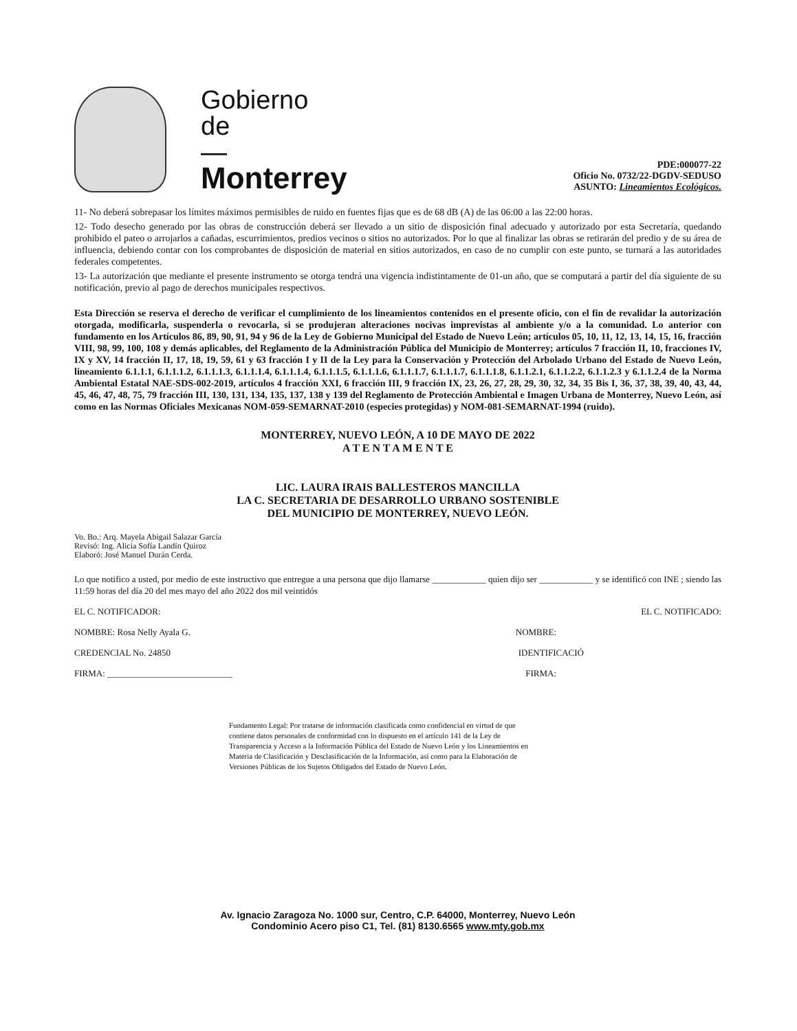Gobierno
de
—
Monterrey
PDE:000077-22
Oficio No. 0732/22-DGDV-SEDUSO
ASUNTO: Lineamientos Ecológicos.
11- No deberá sobrepasar los límites máximos permisibles de ruido en fuentes fijas que es de 68 dB (A) de las 06:00 a las 22:00 horas.
12- Todo desecho generado por las obras de construcción deberá ser llevado a un sitio de disposición final adecuado y autorizado por esta Secretaría, quedando prohibido el pateo o arrojarlos a cañadas, escurrimientos, predios vecinos o sitios no autorizados. Por lo que al finalizar las obras se retirarán del predio y de su área de influencia, debiendo contar con los comprobantes de disposición de material en sitios autorizados, en caso de no cumplir con este punto, se turnará a las autoridades federales competentes.
13- La autorización que mediante el presente instrumento se otorga tendrá una vigencia indistintamente de 01-un año, que se computará a partir del día siguiente de su notificación, previo al pago de derechos municipales respectivos.
Esta Dirección se reserva el derecho de verificar el cumplimiento de los lineamientos contenidos en el presente oficio, con el fin de revalidar la autorización otorgada, modificarla, suspenderla o revocarla, si se produjeran alteraciones nocivas imprevistas al ambiente y/o a la comunidad. Lo anterior con fundamento en los Artículos 86, 89, 90, 91, 94 y 96 de la Ley de Gobierno Municipal del Estado de Nuevo León; artículos 05, 10, 11, 12, 13, 14, 15, 16, fracción VIII, 98, 99, 100, 108 y demás aplicables, del Reglamento de la Administración Pública del Municipio de Monterrey; artículos 7 fracción II, 10, fracciones IV, IX y XV, 14 fracción II, 17, 18, 19, 59, 61 y 63 fracción I y II de la Ley para la Conservación y Protección del Arbolado Urbano del Estado de Nuevo León, lineamiento 6.1.1.1, 6.1.1.1.2, 6.1.1.1.3, 6.1.1.1.4, 6.1.1.1.4, 6.1.1.1.5, 6.1.1.1.6, 6.1.1.1.7, 6.1.1.1.7, 6.1.1.1.8, 6.1.1.2.1, 6.1.1.2.2, 6.1.1.2.3 y 6.1.1.2.4 de la Norma Ambiental Estatal NAE-SDS-002-2019, artículos 4 fracción XXI, 6 fracción III, 9 fracción IX, 23, 26, 27, 28, 29, 30, 32, 34, 35 Bis I, 36, 37, 38, 39, 40, 43, 44, 45, 46, 47, 48, 75, 79 fracción III, 130, 131, 134, 135, 137, 138 y 139 del Reglamento de Protección Ambiental e Imagen Urbana de Monterrey, Nuevo León, así como en las Normas Oficiales Mexicanas NOM-059-SEMARNAT-2010 (especies protegidas) y NOM-081-SEMARNAT-1994 (ruido).
MONTERREY, NUEVO LEÓN, A 10 DE MAYO DE 2022
A T E N T A M E N T E
LIC. LAURA IRAIS BALLESTEROS MANCILLA
LA C. SECRETARIA DE DESARROLLO URBANO SOSTENIBLE
DEL MUNICIPIO DE MONTERREY, NUEVO LEÓN.
Vo. Bo.: Arq. Mayela Abigail Salazar García
Revisó: Ing. Alicia Sofía Landín Quiroz
Elaboró: José Manuel Durán Cerda.
Lo que notifico a usted, por medio de este instructivo que entregue a una persona que dijo llamarse ____________ quien dijo ser ____________ y se identificó con INE ; siendo las 11:59 horas del día 20 del mes mayo del año 2022 dos mil veintidós
EL C. NOTIFICADOR: EL C. NOTIFICADO:
NOMBRE: Rosa Nelly Ayala G. NOMBRE:
CREDENCIAL No. 24850 IDENTIFICACIÓ
FIRMA: ____________________________ FIRMA:
Fundamento Legal: Por tratarse de información clasificada como confidencial en virtud de que contiene datos personales de conformidad con lo dispuesto en el artículo 141 de la Ley de Transparencia y Acceso a la Información Pública del Estado de Nuevo León y los Lineamientos en Materia de Clasificación y Desclasificación de la Información, así como para la Elaboración de Versiones Públicas de los Sujetos Obligados del Estado de Nuevo León.
Av. Ignacio Zaragoza No. 1000 sur, Centro, C.P. 64000, Monterrey, Nuevo León
Condominio Acero piso C1, Tel. (81) 8130.6565 www.mty.gob.mx